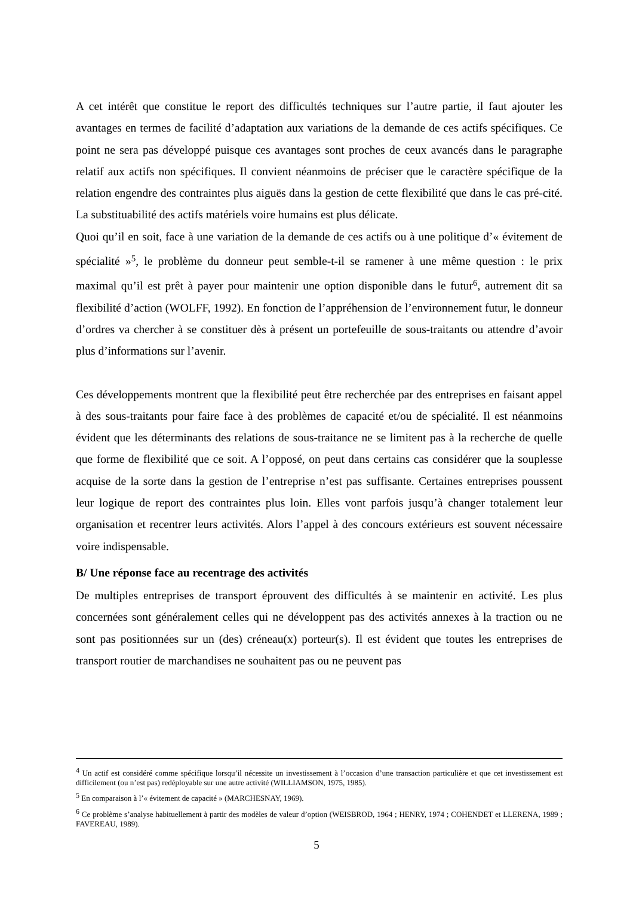A cet intérêt que constitue le report des difficultés techniques sur l’autre partie, il faut ajouter les avantages en termes de facilité d’adaptation aux variations de la demande de ces actifs spécifiques. Ce point ne sera pas développé puisque ces avantages sont proches de ceux avancés dans le paragraphe relatif aux actifs non spécifiques. Il convient néanmoins de préciser que le caractère spécifique de la relation engendre des contraintes plus aiguës dans la gestion de cette flexibilité que dans le cas pré-cité. La substituabilité des actifs matériels voire humains est plus délicate.
Quoi qu’il en soit, face à une variation de la demande de ces actifs ou à une politique d’« évitement de spécialité »<sup>5</sup>, le problème du donneur peut semble-t-il se ramener à une même question : le prix maximal qu’il est prêt à payer pour maintenir une option disponible dans le futur<sup>6</sup>, autrement dit sa flexibilité d’action (WOLFF, 1992). En fonction de l’appréhension de l’environnement futur, le donneur d’ordres va chercher à se constituer dès à présent un portefeuille de sous-traitants ou attendre d’avoir plus d’informations sur l’avenir.
Ces développements montrent que la flexibilité peut être recherchée par des entreprises en faisant appel à des sous-traitants pour faire face à des problèmes de capacité et/ou de spécialité. Il est néanmoins évident que les déterminants des relations de sous-traitance ne se limitent pas à la recherche de quelle que forme de flexibilité que ce soit. A l’opposé, on peut dans certains cas considérer que la souplesse acquise de la sorte dans la gestion de l’entreprise n’est pas suffisante. Certaines entreprises poussent leur logique de report des contraintes plus loin. Elles vont parfois jusqu’à changer totalement leur organisation et recentrer leurs activités. Alors l’appel à des concours extérieurs est souvent nécessaire voire indispensable.
B/ Une réponse face au recentrage des activités
De multiples entreprises de transport éprouvent des difficultés à se maintenir en activité. Les plus concernées sont généralement celles qui ne développent pas des activités annexes à la traction ou ne sont pas positionnées sur un (des) créneau(x) porteur(s). Il est évident que toutes les entreprises de transport routier de marchandises ne souhaitent pas ou ne peuvent pas
<sup>4</sup> Un actif est considéré comme spécifique lorsqu’il nécessite un investissement à l’occasion d’une transaction particulière et que cet investissement est difficilement (ou n’est pas) redéployable sur une autre activité (WILLIAMSON, 1975, 1985).
<sup>5</sup> En comparaison à l’« évitement de capacité » (MARCHESNAY, 1969).
<sup>6</sup> Ce problème s’analyse habituellement à partir des modèles de valeur d’option (WEISBROD, 1964 ; HENRY, 1974 ; COHENDET et LLERENA, 1989 ; FAVEREAU, 1989).
5